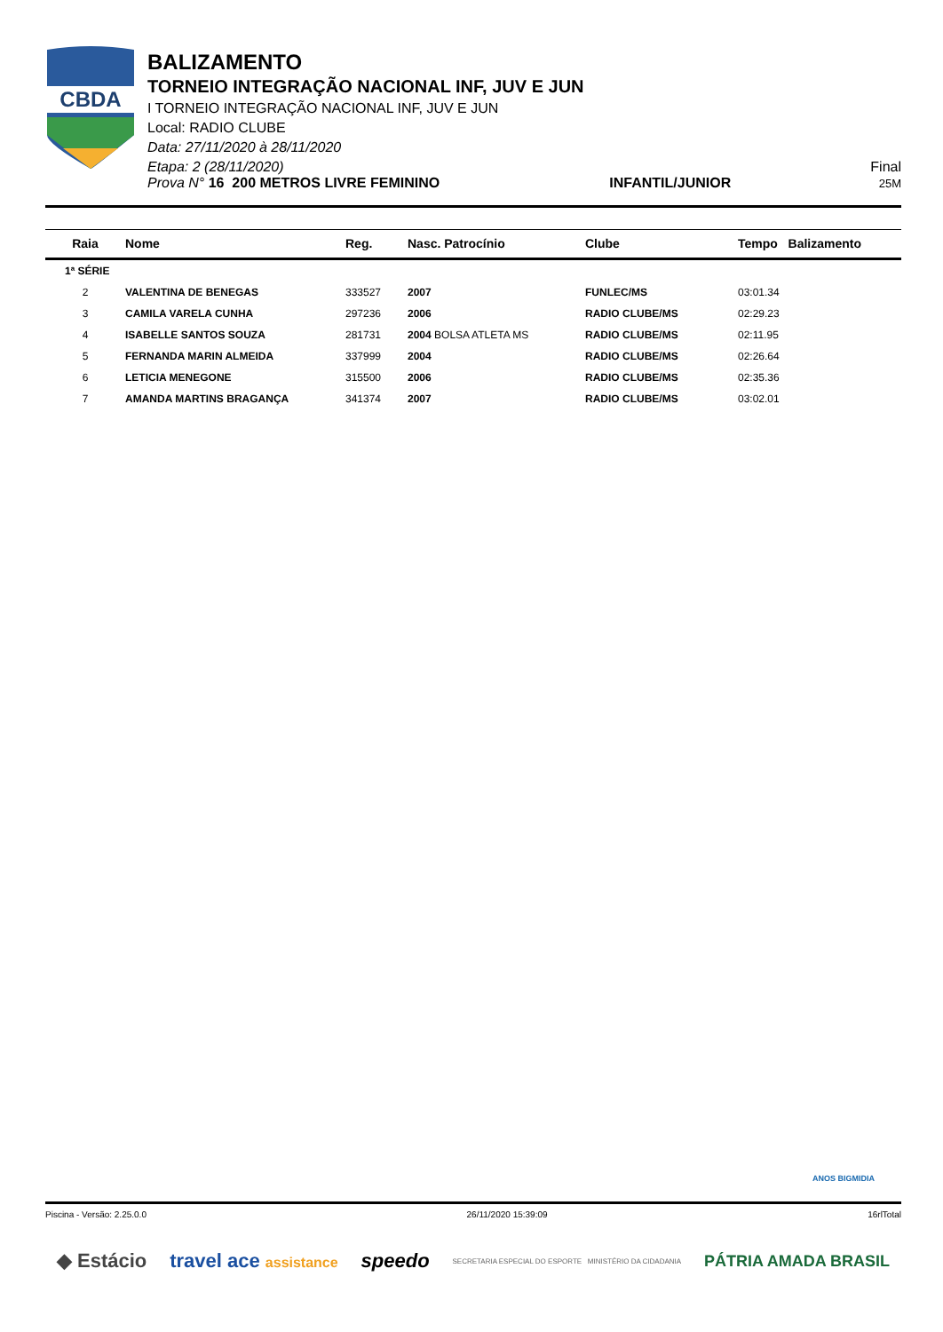CBDA
BALIZAMENTO
TORNEIO INTEGRAÇÃO NACIONAL INF, JUV E JUN
I TORNEIO INTEGRAÇÃO NACIONAL INF, JUV E JUN
Local: RADIO CLUBE
Data: 27/11/2020 à 28/11/2020
Etapa: 2 (28/11/2020) Final
Prova N° 16 200 METROS LIVRE FEMININO INFANTIL/JUNIOR 25M
| Raia | Nome | Reg. | Nasc. Patrocínio | Clube | Tempo Balizamento |
| --- | --- | --- | --- | --- | --- |
| 1ª SÉRIE | | | | | |
| 2 | VALENTINA DE BENEGAS | 333527 | 2007 | FUNLEC/MS | 03:01.34 |
| 3 | CAMILA VARELA CUNHA | 297236 | 2006 | RADIO CLUBE/MS | 02:29.23 |
| 4 | ISABELLE SANTOS SOUZA | 281731 | 2004 BOLSA ATLETA MS | RADIO CLUBE/MS | 02:11.95 |
| 5 | FERNANDA MARIN ALMEIDA | 337999 | 2004 | RADIO CLUBE/MS | 02:26.64 |
| 6 | LETICIA MENEGONE | 315500 | 2006 | RADIO CLUBE/MS | 02:35.36 |
| 7 | AMANDA MARTINS BRAGANÇA | 341374 | 2007 | RADIO CLUBE/MS | 03:02.01 |
ANOS BIGMIDIA
Piscina - Versão: 2.25.0.0 26/11/2020 15:39:09 16rlTotal
◆ Estácio travel ace assistance speedo SECRETARIA ESPECIAL DO ESPORTE MINISTÉRIO DA CIDADANIA PÁTRIA AMADA BRASIL